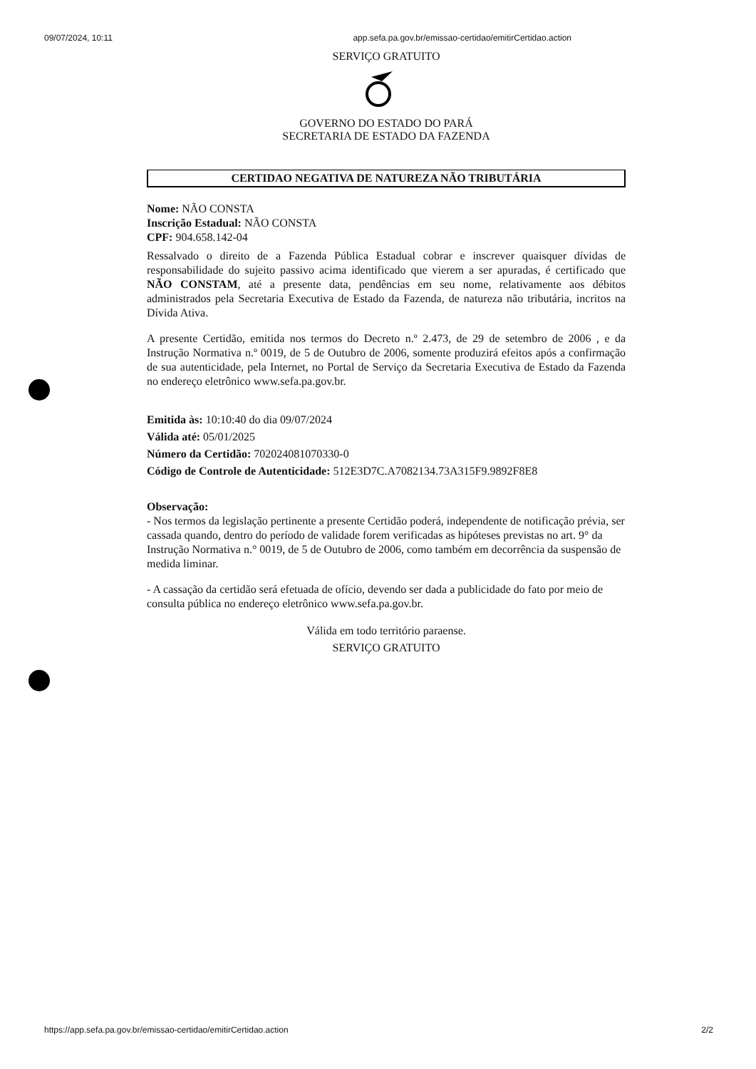09/07/2024, 10:11 app.sefa.pa.gov.br/emissao-certidao/emitirCertidao.action
SERVIÇO GRATUITO
GOVERNO DO ESTADO DO PARÁ
SECRETARIA DE ESTADO DA FAZENDA
CERTIDAO NEGATIVA DE NATUREZA NÃO TRIBUTÁRIA
Nome: NÃO CONSTA
Inscrição Estadual: NÃO CONSTA
CPF: 904.658.142-04
Ressalvado o direito de a Fazenda Pública Estadual cobrar e inscrever quaisquer dívidas de responsabilidade do sujeito passivo acima identificado que vierem a ser apuradas, é certificado que NÃO CONSTAM, até a presente data, pendências em seu nome, relativamente aos débitos administrados pela Secretaria Executiva de Estado da Fazenda, de natureza não tributária, incritos na Dívida Ativa.
A presente Certidão, emitida nos termos do Decreto n.º 2.473, de 29 de setembro de 2006 , e da Instrução Normativa n.º 0019, de 5 de Outubro de 2006, somente produzirá efeitos após a confirmação de sua autenticidade, pela Internet, no Portal de Serviço da Secretaria Executiva de Estado da Fazenda no endereço eletrônico www.sefa.pa.gov.br.
Emitida às: 10:10:40 do dia 09/07/2024
Válida até: 05/01/2025
Número da Certidão: 702024081070330-0
Código de Controle de Autenticidade: 512E3D7C.A7082134.73A315F9.9892F8E8
Observação:
- Nos termos da legislação pertinente a presente Certidão poderá, independente de notificação prévia, ser cassada quando, dentro do período de validade forem verificadas as hipóteses previstas no art. 9° da Instrução Normativa n.° 0019, de 5 de Outubro de 2006, como também em decorrência da suspensão de medida liminar.
- A cassação da certidão será efetuada de ofício, devendo ser dada a publicidade do fato por meio de consulta pública no endereço eletrônico www.sefa.pa.gov.br.
Válida em todo território paraense.
SERVIÇO GRATUITO
https://app.sefa.pa.gov.br/emissao-certidao/emitirCertidao.action 2/2